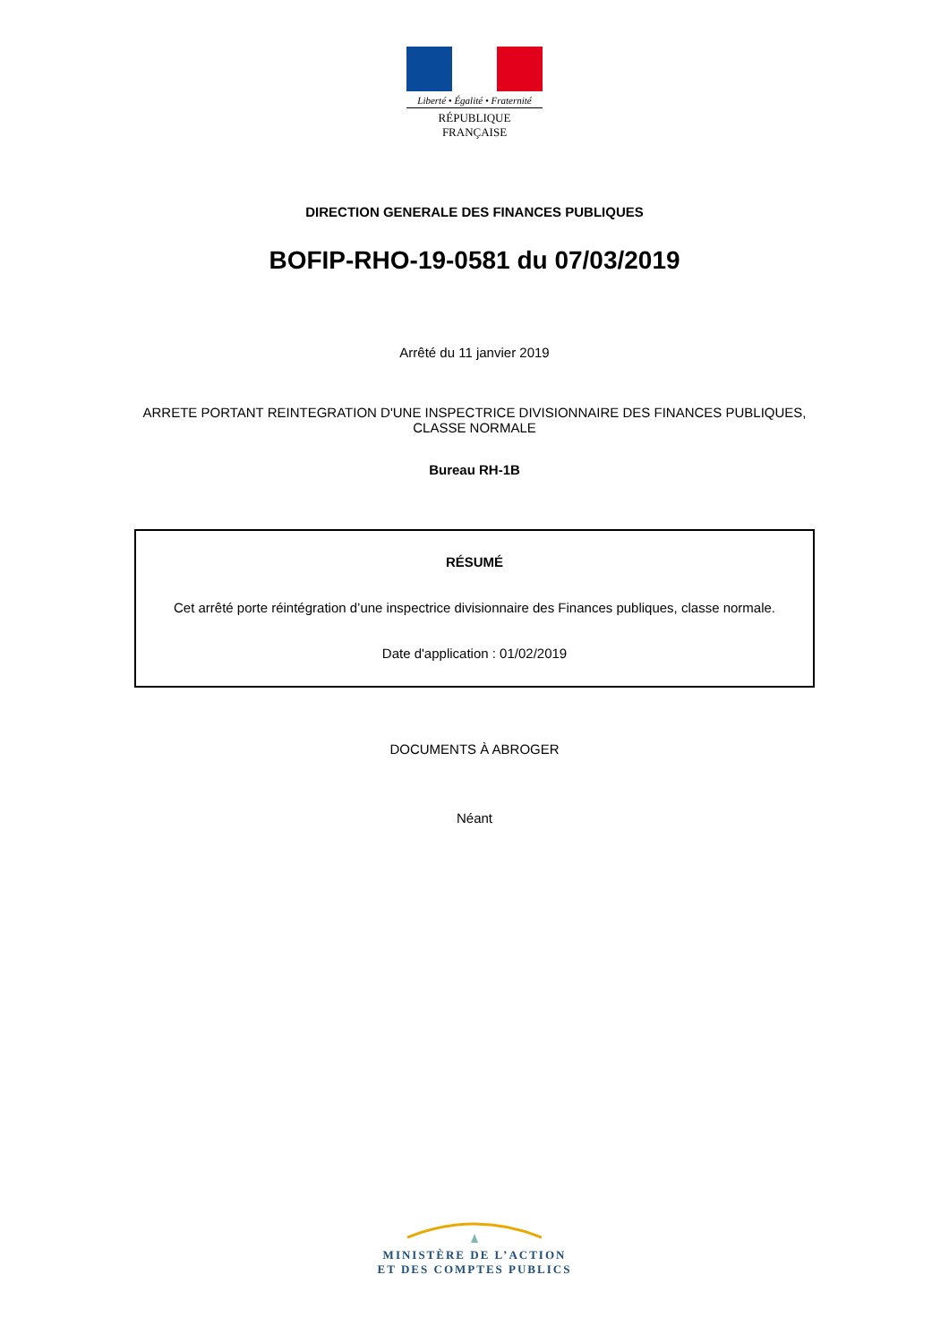Liberté • Égalité • Fraternité
RÉPUBLIQUE FRANÇAISE
DIRECTION GENERALE DES FINANCES PUBLIQUES
BOFIP-RHO-19-0581 du 07/03/2019
Arrêté du 11 janvier 2019
ARRETE PORTANT REINTEGRATION D'UNE INSPECTRICE DIVISIONNAIRE DES FINANCES PUBLIQUES,
CLASSE NORMALE
Bureau RH-1B
RÉSUMÉ
Cet arrêté porte réintégration d’une inspectrice divisionnaire des Finances publiques, classe normale.
Date d'application : 01/02/2019
DOCUMENTS À ABROGER
Néant
MINISTÈRE DE L’ACTION
ET DES COMPTES PUBLICS